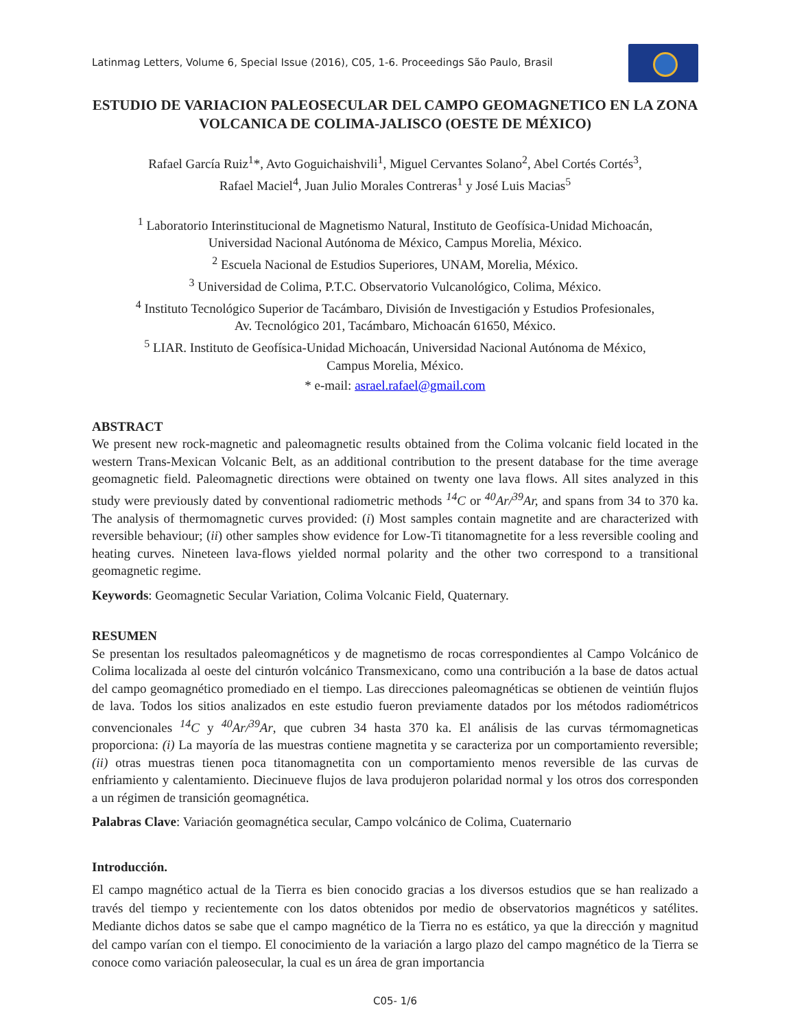Latinmag Letters, Volume 6, Special Issue (2016), C05, 1-6. Proceedings São Paulo, Brasil
ESTUDIO DE VARIACION PALEOSECULAR DEL CAMPO GEOMAGNETICO EN LA ZONA VOLCANICA DE COLIMA-JALISCO (OESTE DE MÉXICO)
Rafael García Ruiz<sup>1</sup>*, Avto Goguichaishvili<sup>1</sup>, Miguel Cervantes Solano<sup>2</sup>, Abel Cortés Cortés<sup>3</sup>,
Rafael Maciel<sup>4</sup>, Juan Julio Morales Contreras<sup>1</sup> y José Luis Macias<sup>5</sup>
<sup>1</sup> Laboratorio Interinstitucional de Magnetismo Natural, Instituto de Geofísica-Unidad Michoacán,
Universidad Nacional Autónoma de México, Campus Morelia, México.
<sup>2</sup> Escuela Nacional de Estudios Superiores, UNAM, Morelia, México.
<sup>3</sup> Universidad de Colima, P.T.C. Observatorio Vulcanológico, Colima, México.
<sup>4</sup> Instituto Tecnológico Superior de Tacámbaro, División de Investigación y Estudios Profesionales,
Av. Tecnológico 201, Tacámbaro, Michoacán 61650, México.
<sup>5</sup> LIAR. Instituto de Geofísica-Unidad Michoacán, Universidad Nacional Autónoma de México,
Campus Morelia, México.
* e-mail: asrael.rafael@gmail.com
ABSTRACT
We present new rock-magnetic and paleomagnetic results obtained from the Colima volcanic field located in the western Trans-Mexican Volcanic Belt, as an additional contribution to the present database for the time average geomagnetic field. Paleomagnetic directions were obtained on twenty one lava flows. All sites analyzed in this study were previously dated by conventional radiometric methods <sup>14</sup>C or <sup>40</sup>Ar/<sup>39</sup>Ar, and spans from 34 to 370 ka. The analysis of thermomagnetic curves provided: (i) Most samples contain magnetite and are characterized with reversible behaviour; (ii) other samples show evidence for Low-Ti titanomagnetite for a less reversible cooling and heating curves. Nineteen lava-flows yielded normal polarity and the other two correspond to a transitional geomagnetic regime.
Keywords: Geomagnetic Secular Variation, Colima Volcanic Field, Quaternary.
RESUMEN
Se presentan los resultados paleomagnéticos y de magnetismo de rocas correspondientes al Campo Volcánico de Colima localizada al oeste del cinturón volcánico Transmexicano, como una contribución a la base de datos actual del campo geomagnético promediado en el tiempo. Las direcciones paleomagnéticas se obtienen de veintiún flujos de lava. Todos los sitios analizados en este estudio fueron previamente datados por los métodos radiométricos convencionales <sup>14</sup>C y <sup>40</sup>Ar/<sup>39</sup>Ar, que cubren 34 hasta 370 ka. El análisis de las curvas térmomagneticas proporciona: (i) La mayoría de las muestras contiene magnetita y se caracteriza por un comportamiento reversible; (ii) otras muestras tienen poca titanomagnetita con un comportamiento menos reversible de las curvas de enfriamiento y calentamiento. Diecinueve flujos de lava produjeron polaridad normal y los otros dos corresponden a un régimen de transición geomagnética.
Palabras Clave: Variación geomagnética secular, Campo volcánico de Colima, Cuaternario
Introducción.
El campo magnético actual de la Tierra es bien conocido gracias a los diversos estudios que se han realizado a través del tiempo y recientemente con los datos obtenidos por medio de observatorios magnéticos y satélites. Mediante dichos datos se sabe que el campo magnético de la Tierra no es estático, ya que la dirección y magnitud del campo varían con el tiempo. El conocimiento de la variación a largo plazo del campo magnético de la Tierra se conoce como variación paleosecular, la cual es un área de gran importancia
C05- 1/6